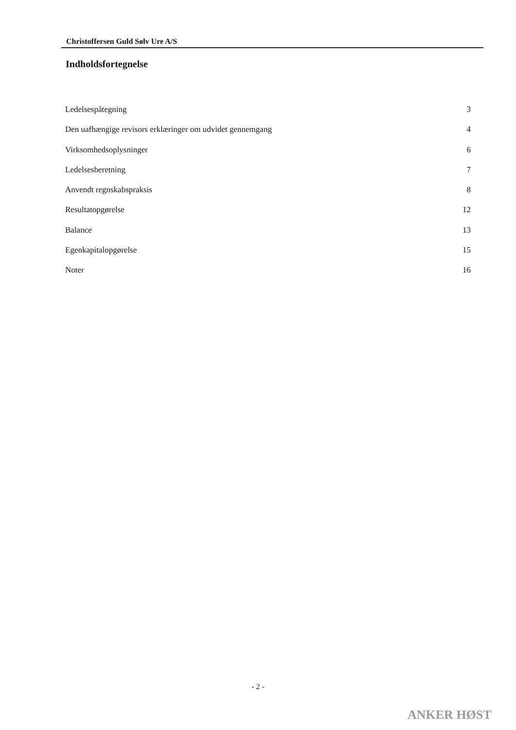Christoffersen Guld Sølv Ure A/S
Indholdsfortegnelse
Ledelsespåtegning 3
Den uafhængige revisors erklæringer om udvidet gennemgang 4
Virksomhedsoplysninger 6
Ledelsesberetning 7
Anvendt regnskabspraksis 8
Resultatopgørelse 12
Balance 13
Egenkapitalopgørelse 15
Noter 16
- 2 -
ANKER HØST